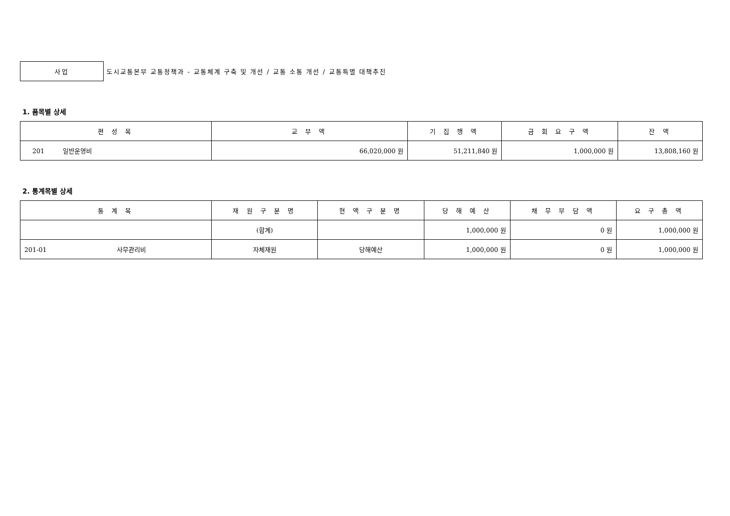사업
도시교통본부 교통정책과 - 교통체계 구축 및 개선 / 교통 소통 개선 / 교통특별 대책추진
1. 품목별 상세
| 편 성 목 | 교 부 액 | 기 집 행 액 | 금 회 요 구 액 | 잔 액 |
| --- | --- | --- | --- | --- |
| 201 일반운영비 | 66,020,000 원 | 51,211,840 원 | 1,000,000 원 | 13,808,160 원 |
2. 통계목별 상세
| 통 계 목 | 재 원 구 분 명 | 현 액 구 분 명 | 당 해 예 산 | 채 무 부 담 액 | 요 구 총 액 |
| --- | --- | --- | --- | --- | --- |
| | (합계) | | 1,000,000 원 | 0 원 | 1,000,000 원 |
| 201-01 사무관리비 | 자체재원 | 당해예산 | 1,000,000 원 | 0 원 | 1,000,000 원 |